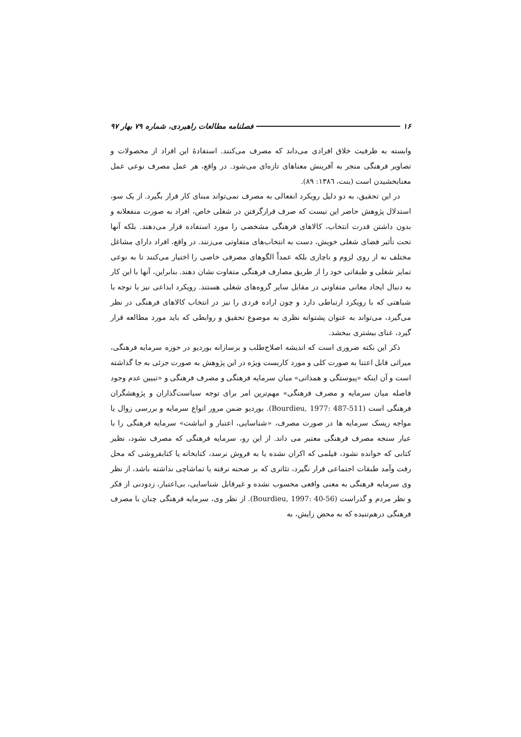۱۶ فصلنامه مطالعات راهبردی، شماره ۷۹ بهار ۹۷
وابسته به ظرفیت خلاق افرادی می‌داند که مصرف می‌کنند. استفادهٔ این افراد از محصولات و تصاویر فرهنگی منجر به آفرینش معناهای تازه‌ای می‌شود. در واقع، هر عمل مصرف نوعی عمل معنابخشیدن است (بنت، ۱۳۸٦: ۸۹).
در این تحقیق، به دو دلیل رویکرد انفعالی به مصرف نمی‌تواند مبنای کار قرار بگیرد. از یک سو، استدلال پژوهش حاضر این نیست که صرف قرارگرفتن در شغلی خاص، افراد به صورت منفعلانه و بدون داشتن قدرت انتخاب، کالاهای فرهنگی مشخصی را مورد استفاده قرار می‌دهند. بلکه آنها تحت تأثیر فضای شغلی خویش، دست به انتخاب‌های متفاوتی می‌زنند. در واقع، افراد دارای مشاغل مختلف نه از روی لزوم و ناچاری بلکه عمداً الگوهای مصرفی خاصی را اختیار می‌کنند تا به نوعی تمایز شغلی و طبقاتی خود را از طریق مصارف فرهنگی متفاوت نشان دهند. بنابراین، آنها با این کار به دنبال ایجاد معانی متفاوتی در مقابل سایر گروه‌های شغلی هستند. رویکرد ابداعی نیز با توجه با شباهتی که با رویکرد ارتباطی دارد و چون اراده فردی را نیز در انتخاب کالاهای فرهنگی در نظر می‌گیرد، می‌تواند به عنوان پشتوانه نظری به موضوع تحقیق و روابطی که باید مورد مطالعه قرار گیرد، غنای بیشتری ببخشد.
ذکر این نکته ضروری است که اندیشه اصلاح‌طلب و برسازانه بوردیو در حوزه سرمایه فرهنگی، میراثی قابل اعتنا به صورت کلی و مورد کاربست ویژه در این پژوهش به صورت جزئی به جا گذاشته است و آن اینکه «پیوستگی و همذاتی» میان سرمایه فرهنگی و مصرف فرهنگی و «تبیین عدم وجود فاصله میان سرمایه و مصرف فرهنگی» مهم‌ترین امر برای توجه سیاست‌گذاران و پژوهشگران فرهنگی است (Bourdieu, 1977: 487-511). بوردیو ضمن مرور انواع سرمایه و بررسی زوال یا مواجه ریسک سرمایه ها در صورت مصرف، «شناسایی، اعتبار و انباشت» سرمایه فرهنگی را با عیار سنجه مصرف فرهنگی معتبر می داند. از این رو، سرمایه فرهنگی که مصرف نشود، نظیر کتابی که خوانده نشود، فیلمی که اکران نشده یا به فروش نرسد، کتابخانه یا کتابفروشی که محل رفت وآمد طبقات اجتماعی قرار نگیرد، تئاتری که بر صحنه نرفته یا تماشاچی نداشته باشد، از نظر وی سرمایه فرهنگی به معنی واقعی محسوب نشده و غیرقابل شناسایی، بی‌اعتبار، زدودنی از فکر و نظر مردم و گذراست (Bourdieu, 1997: 40-56). از نظر وی، سرمایه فرهنگی چنان با مصرف فرهنگی درهم‌تنیده که به محض زایش، به